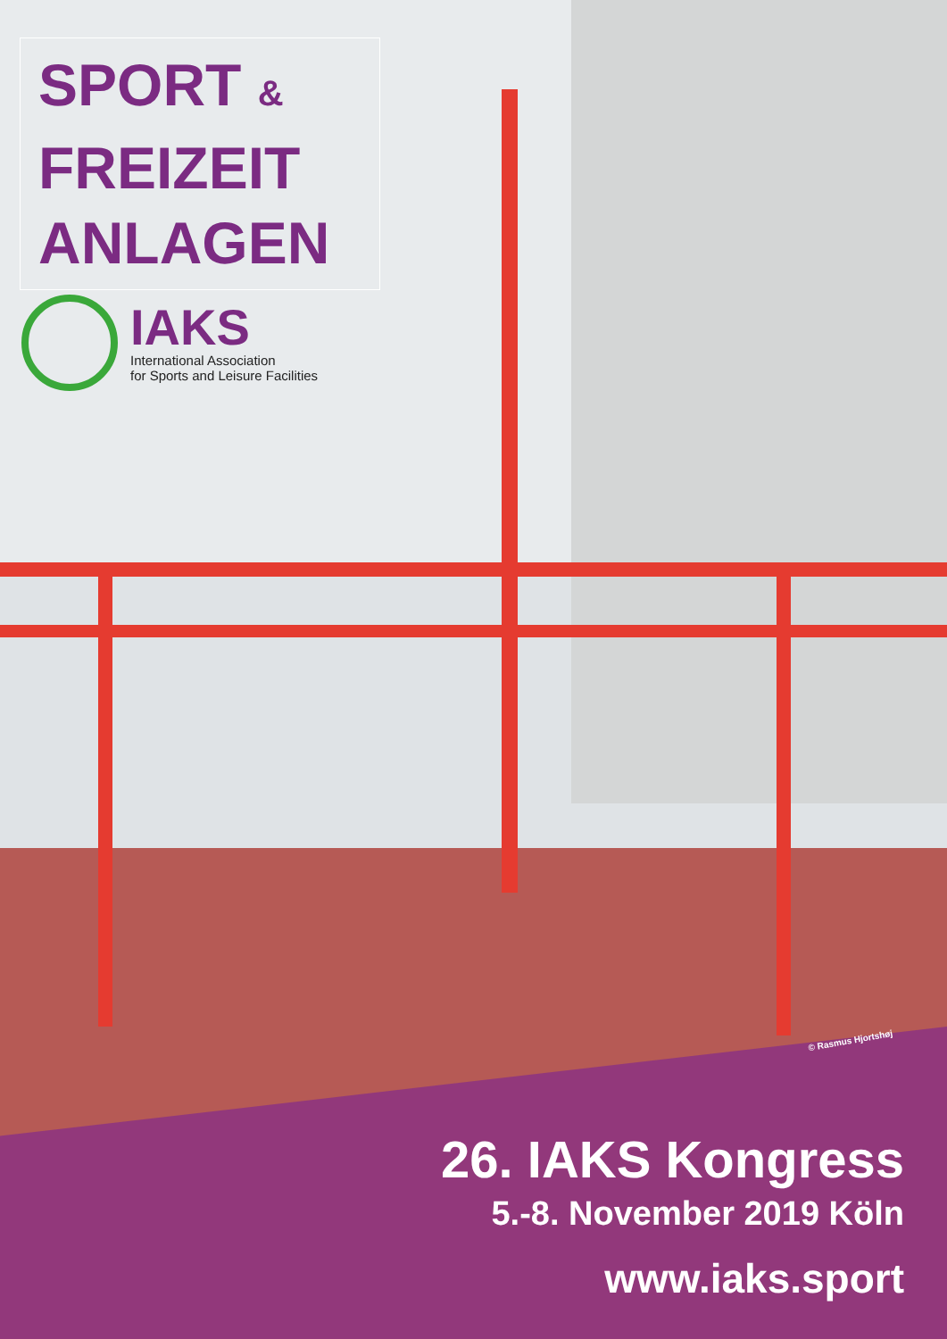SPORT &
FREIZEIT
ANLAGEN
IAKS
International Association
for Sports and Leisure Facilities
© Rasmus Hjortshøj
26. IAKS Kongress
5.-8. November 2019 Köln
www.iaks.sport